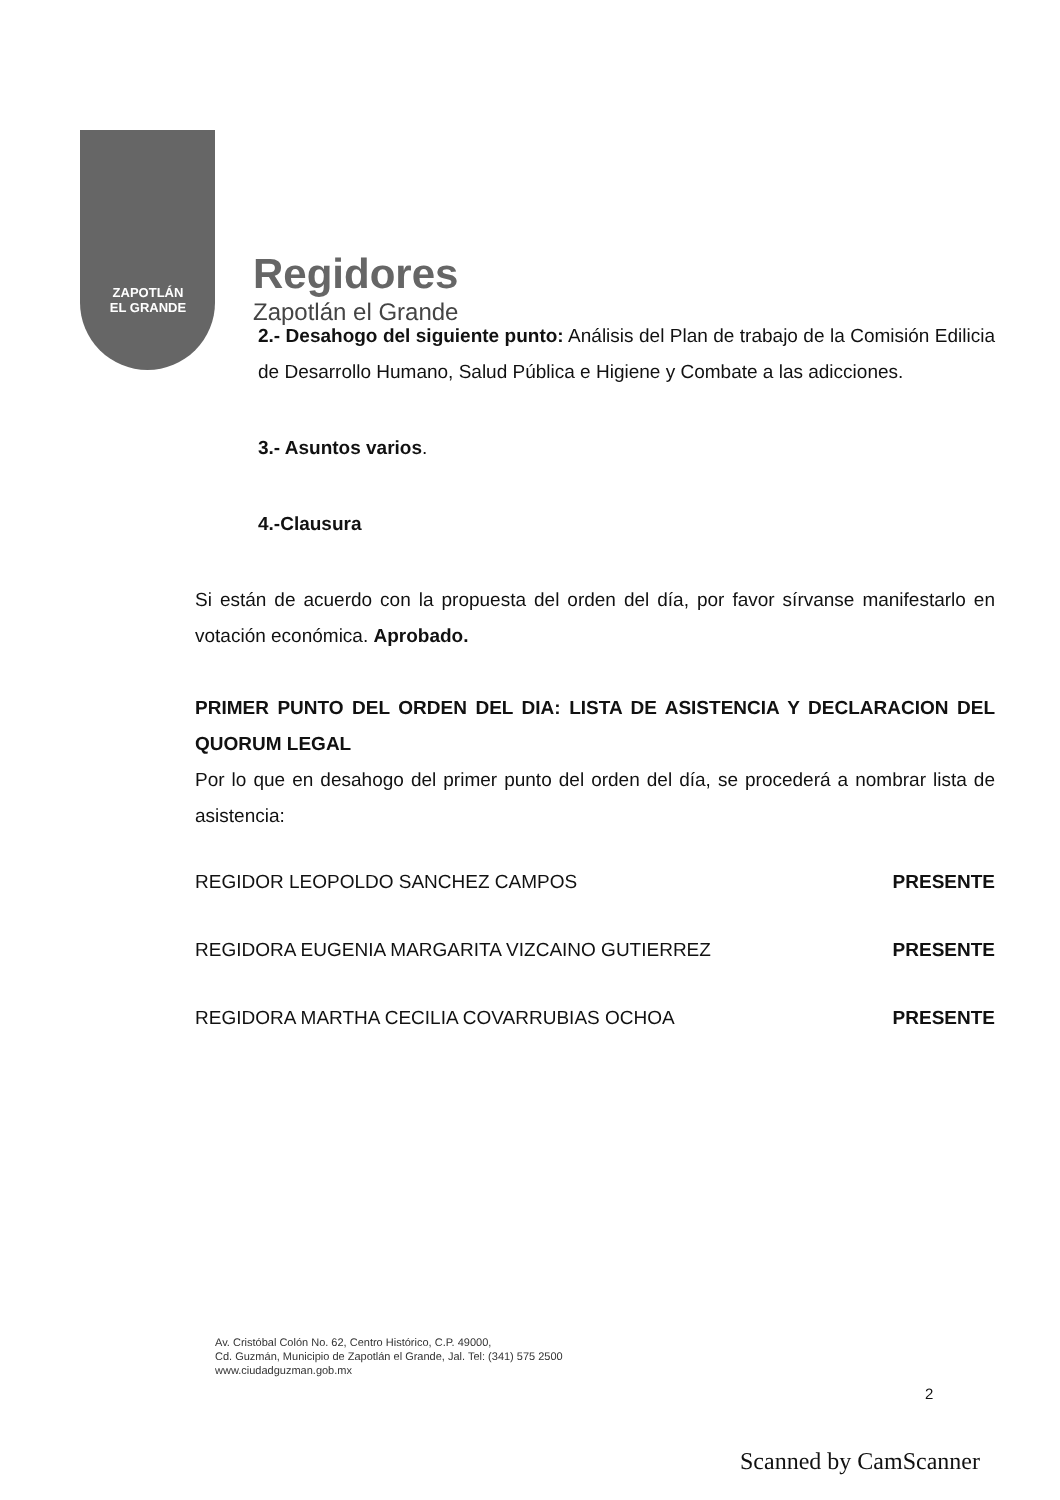ZAPOTLÁN
EL GRANDE
Regidores
Zapotlán el Grande
2.- Desahogo del siguiente punto: Análisis del Plan de trabajo de la Comisión Edilicia de Desarrollo Humano, Salud Pública e Higiene y Combate a las adicciones.
3.- Asuntos varios.
4.-Clausura
Si están de acuerdo con la propuesta del orden del día, por favor sírvanse manifestarlo en votación económica. Aprobado.
PRIMER PUNTO DEL ORDEN DEL DIA: LISTA DE ASISTENCIA Y DECLARACION DEL QUORUM LEGAL
Por lo que en desahogo del primer punto del orden del día, se procederá a nombrar lista de asistencia:
REGIDOR LEOPOLDO SANCHEZ CAMPOS PRESENTE
REGIDORA EUGENIA MARGARITA VIZCAINO GUTIERREZ PRESENTE
REGIDORA MARTHA CECILIA COVARRUBIAS OCHOA PRESENTE
Av. Cristóbal Colón No. 62, Centro Histórico, C.P. 49000,
Cd. Guzmán, Municipio de Zapotlán el Grande, Jal. Tel: (341) 575 2500
www.ciudadguzman.gob.mx
2
Scanned by CamScanner